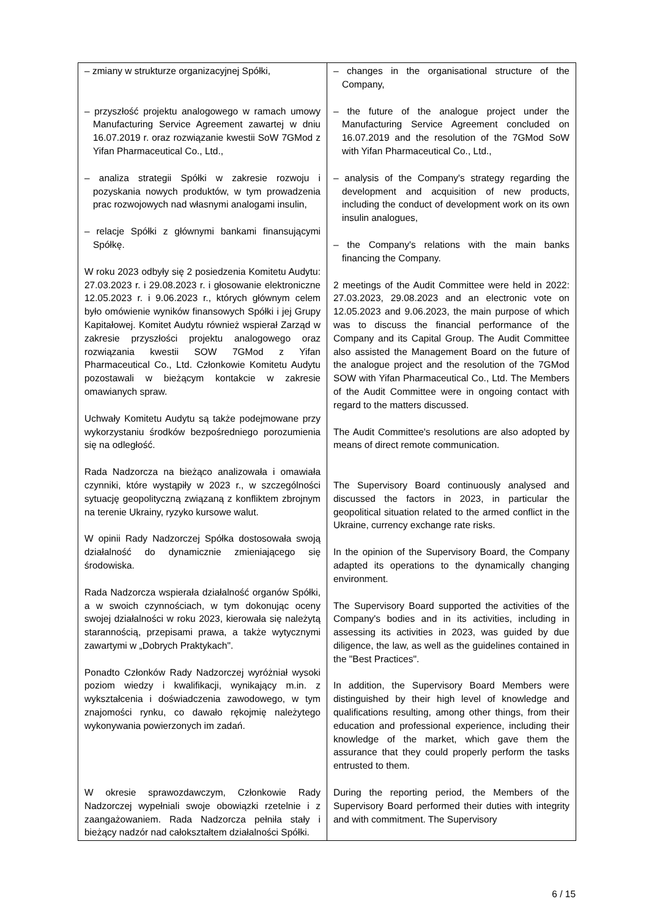| – zmiany w strukturze organizacyjnej Spółki, – przyszłość projektu analogowego w ramach umowy Manufacturing Service Agreement zawartej w dniu 16.07.2019 r. oraz rozwiązanie kwestii SoW 7GMod z Yifan Pharmaceutical Co., Ltd., – analiza strategii Spółki w zakresie rozwoju i pozyskania nowych produktów, w tym prowadzenia prac rozwojowych nad własnymi analogami insulin, – relacje Spółki z głównymi bankami finansującymi Spółkę. W roku 2023 odbyły się 2 posiedzenia Komitetu Audytu: 27.03.2023 r. i 29.08.2023 r. i głosowanie elektroniczne 12.05.2023 r. i 9.06.2023 r., których głównym celem było omówienie wyników finansowych Spółki i jej Grupy Kapitałowej. Komitet Audytu również wspierał Zarząd w zakresie przyszłości projektu analogowego oraz rozwiązania kwestii SOW 7GMod z Yifan Pharmaceutical Co., Ltd. Członkowie Komitetu Audytu pozostawali w bieżącym kontakcie w zakresie omawianych spraw. Uchwały Komitetu Audytu są także podejmowane przy wykorzystaniu środków bezpośredniego porozumienia się na odległość. Rada Nadzorcza na bieżąco analizowała i omawiała czynniki, które wystąpiły w 2023 r., w szczególności sytuację geopolityczną związaną z konfliktem zbrojnym na terenie Ukrainy, ryzyko kursowe walut. W opinii Rady Nadzorczej Spółka dostosowała swoją działalność do dynamicznie zmieniającego się środowiska. Rada Nadzorcza wspierała działalność organów Spółki, a w swoich czynnościach, w tym dokonując oceny swojej działalności w roku 2023, kierowała się należytą starannością, przepisami prawa, a także wytycznymi zawartymi w „Dobrych Praktykach". Ponadto Członków Rady Nadzorczej wyróżniał wysoki poziom wiedzy i kwalifikacji, wynikający m.in. z wykształcenia i doświadczenia zawodowego, w tym znajomości rynku, co dawało rękojmię należytego wykonywania powierzonych im zadań. W okresie sprawozdawczym, Członkowie Rady Nadzorczej wypełniali swoje obowiązki rzetelnie i z zaangażowaniem. Rada Nadzorcza pełniła stały i bieżący nadzór nad całokształtem działalności Spółki. | – changes in the organisational structure of the Company, – the future of the analogue project under the Manufacturing Service Agreement concluded on 16.07.2019 and the resolution of the 7GMod SoW with Yifan Pharmaceutical Co., Ltd., – analysis of the Company's strategy regarding the development and acquisition of new products, including the conduct of development work on its own insulin analogues, – the Company's relations with the main banks financing the Company. 2 meetings of the Audit Committee were held in 2022: 27.03.2023, 29.08.2023 and an electronic vote on 12.05.2023 and 9.06.2023, the main purpose of which was to discuss the financial performance of the Company and its Capital Group. The Audit Committee also assisted the Management Board on the future of the analogue project and the resolution of the 7GMod SOW with Yifan Pharmaceutical Co., Ltd. The Members of the Audit Committee were in ongoing contact with regard to the matters discussed. The Audit Committee's resolutions are also adopted by means of direct remote communication. The Supervisory Board continuously analysed and discussed the factors in 2023, in particular the geopolitical situation related to the armed conflict in the Ukraine, currency exchange rate risks. In the opinion of the Supervisory Board, the Company adapted its operations to the dynamically changing environment. The Supervisory Board supported the activities of the Company's bodies and in its activities, including in assessing its activities in 2023, was guided by due diligence, the law, as well as the guidelines contained in the "Best Practices". In addition, the Supervisory Board Members were distinguished by their high level of knowledge and qualifications resulting, among other things, from their education and professional experience, including their knowledge of the market, which gave them the assurance that they could properly perform the tasks entrusted to them. During the reporting period, the Members of the Supervisory Board performed their duties with integrity and with commitment. The Supervisory |
6 / 15